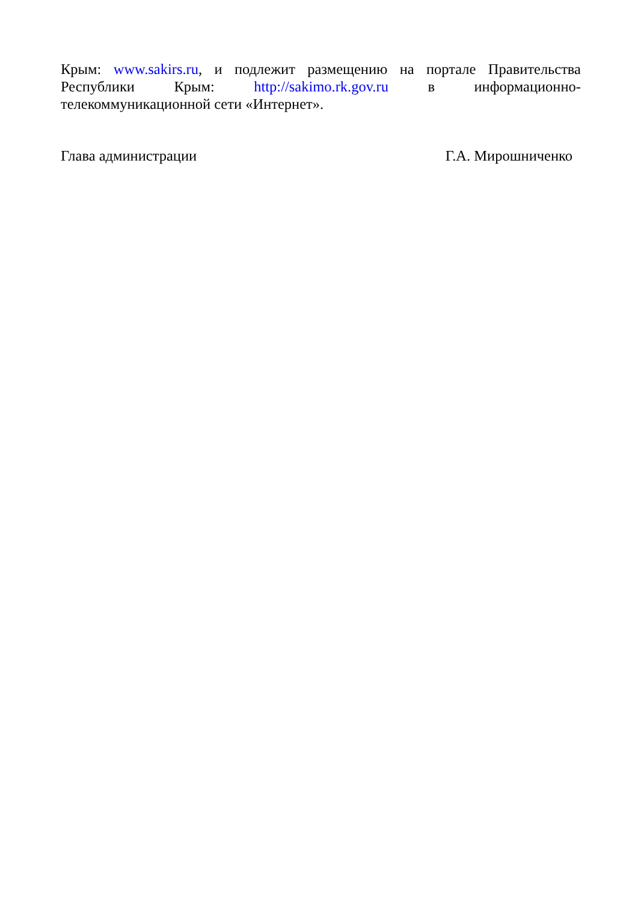Крым: www.sakirs.ru, и подлежит размещению на портале Правительства Республики Крым: http://sakimo.rk.gov.ru в информационно-телекоммуникационной сети «Интернет».
Глава администрации Г.А. Мирошниченко